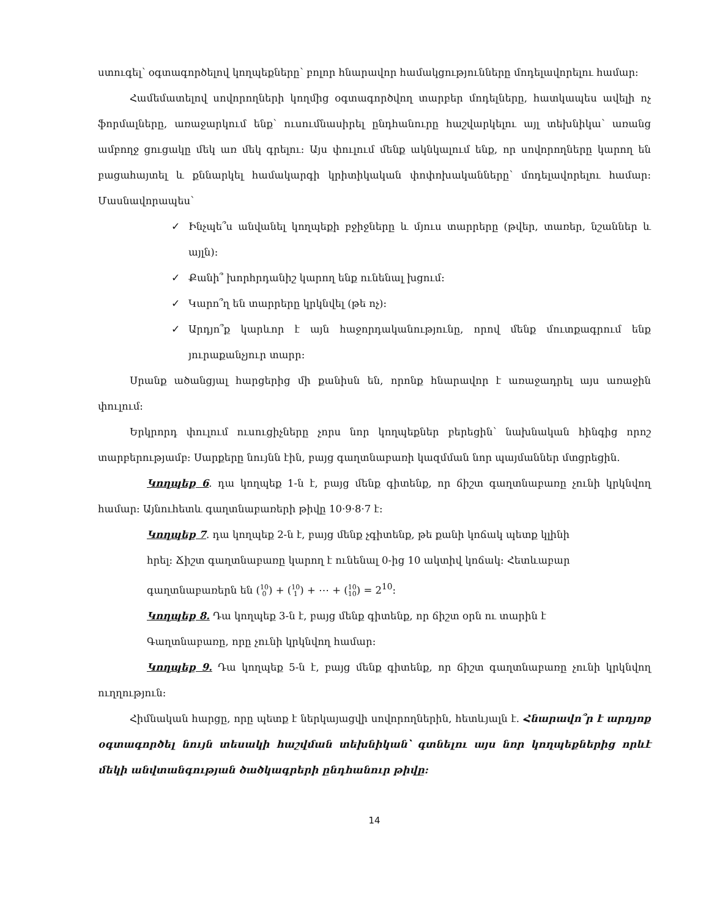ստուգել՝ օգտագործելով կողպեքները՝ բոլոր հնարավոր համակցությունները մոդելավորելու համար:
Համեմատելով սովորողների կողմից օգտագործվող տարբեր մոդելները, հատկապես ավելի ոչ ֆորմալները, առաջարկում ենք՝ ուսումնասիրել ընդհանուրը հաշվարկելու այլ տեխնիկա՝ առանց ամբողջ ցուցակը մեկ առ մեկ գրելու: Այս փուլում մենք ակնկալում ենք, որ սովորողները կարող են բացահայտել և քննարկել համակարգի կրիտիկական փոփոխականները՝ մոդելավորելու համար: Մասնավորապես՝
✓ Ինչպե՞ս անվանել կողպեքի բջիջները և մյուս տարրերը (թվեր, տառեր, նշաններ և այլն):
✓ Քանի՞ խորհրդանիշ կարող ենք ունենալ խցում:
✓ Կարո՞ղ են տարրերը կրկնվել (թե ոչ):
✓ Արդյո՞ք կարևոր է այն հաջորդականությունը, որով մենք մուտքագրում ենք յուրաքանչյուր տարր:
Սրանք ածանցյալ հարցերից մի քանիսն են, որոնք հնարավոր է առաջադրել այս առաջին փուլում:
Երկրորդ փուլում ուսուցիչները չորս նոր կողպեքներ բերեցին՝ նախնական հինգից որոշ տարբերությամբ: Սարքերը նույնն էին, բայց գաղտնաբառի կազմման նոր պայմաններ մտցրեցին.
Կողպեք 6. դա կողպեք 1-ն է, բայց մենք գիտենք, որ ճիշտ գաղտնաբառը չունի կրկնվող համար: Այնուհետև գաղտնաբառերի թիվը 10·9·8·7 է:
Կողպեք 7. դա կողպեք 2-ն է, բայց մենք չգիտենք, թե քանի կոճակ պետք կլինի
հրել: Ճիշտ գաղտնաբառը կարող է ունենալ 0-ից 10 ակտիվ կոճակ: Հետևաբար
գաղտնաբառերն են (10
0) + (10
1) + ⋯ + (10
10) = 2<sup>10</sup>:
Կողպեք 8. Դա կողպեք 3-ն է, բայց մենք գիտենք, որ ճիշտ օրն ու տարին է
Գաղտնաբառը, որը չունի կրկնվող համար:
Կողպեք 9. Դա կողպեք 5-ն է, բայց մենք գիտենք, որ ճիշտ գաղտնաբառը չունի կրկնվող ուղղություն:
Հիմնական հարցը, որը պետք է ներկայացվի սովորողներին, հետևյալն է. Հնարավո՞ր է արդյոք օգտագործել նույն տեսակի հաշվման տեխնիկան՝ գտնելու այս նոր կողպեքներից որևէ մեկի անվտանգության ծածկագրերի ընդհանուր թիվը:
14